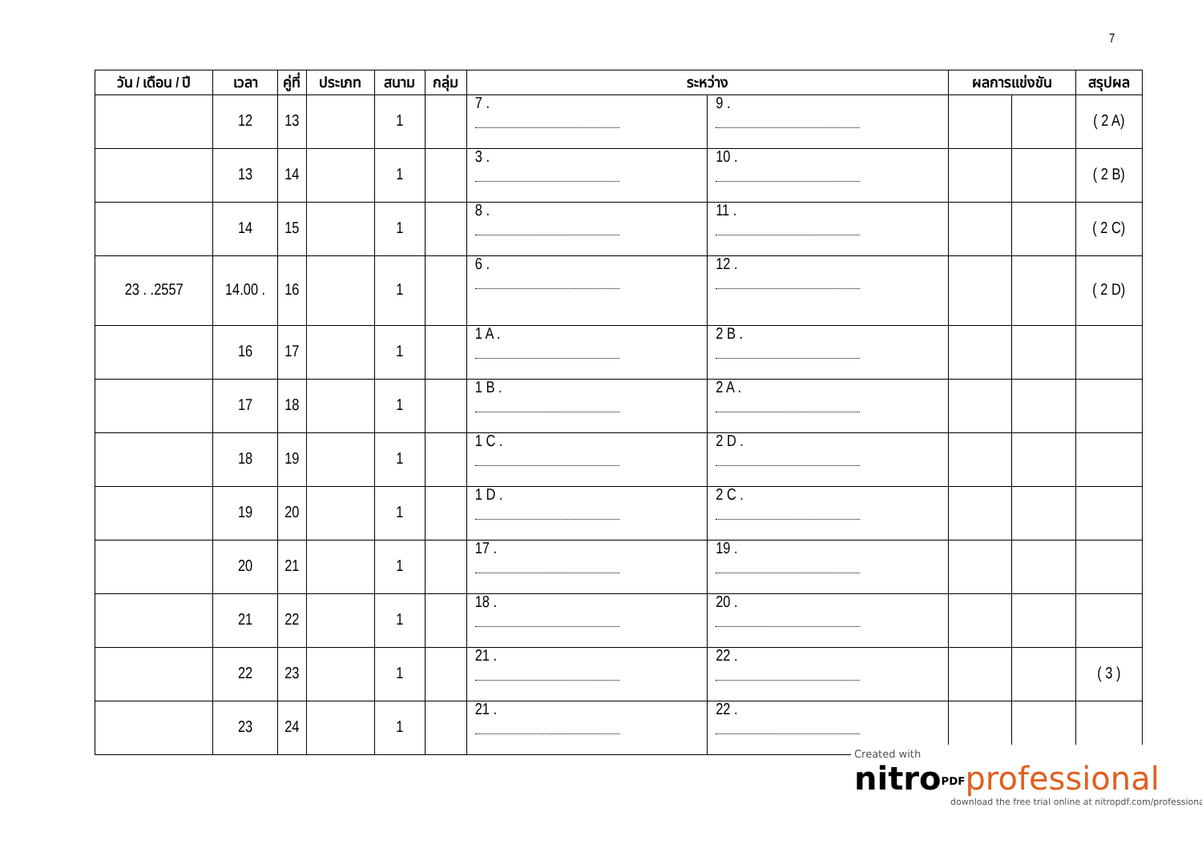7
| วัน / เดือน / ปี | เวลา | คู่ที่ | ประเภท | สนาม | กลุ่ม | ระหว่าง | | ผลการแข่งขัน | | สรุปผล |
| --- | --- | --- | --- | --- | --- | --- | --- | --- | --- | --- |
| | 12 | 13 | | 1 | | 7 . | 9 . | | | ( 2 A) |
| | 13 | 14 | | 1 | | 3 . | 10 . | | | ( 2 B) |
| | 14 | 15 | | 1 | | 8 . | 11 . | | | ( 2 C) |
| 23 . .2557 | 14.00 . | 16 | | 1 | | 6 . | 12 . | | | ( 2 D) |
| | 16 | 17 | | 1 | | 1 A . | 2 B . | | | |
| | 17 | 18 | | 1 | | 1 B . | 2 A . | | | |
| | 18 | 19 | | 1 | | 1 C . | 2 D . | | | |
| | 19 | 20 | | 1 | | 1 D . | 2 C . | | | |
| | 20 | 21 | | 1 | | 17 . | 19 . | | | |
| | 21 | 22 | | 1 | | 18 . | 20 . | | | |
| | 22 | 23 | | 1 | | 21 . | 22 . | | | ( 3 ) |
| | 23 | 24 | | 1 | | 21 . | 22 . | | | |
Created with
nitro<sup>PDF</sup>professional
download the free trial online at nitropdf.com/professional